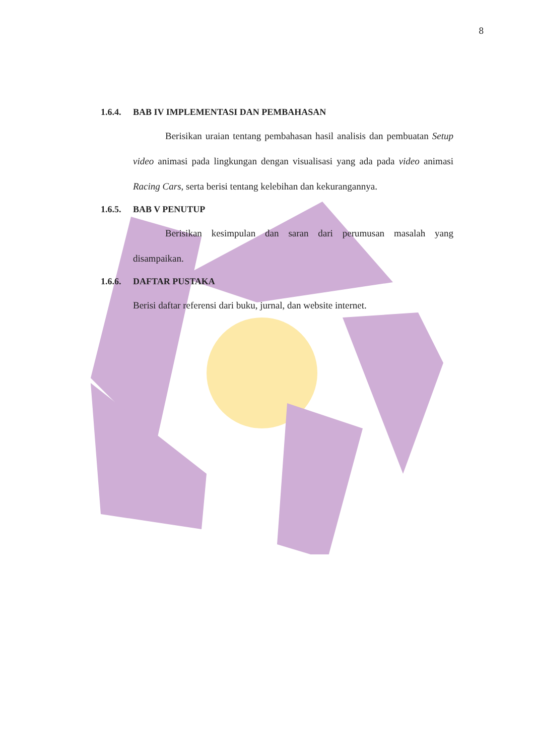8
1.6.4. BAB IV IMPLEMENTASI DAN PEMBAHASAN
Berisikan uraian tentang pembahasan hasil analisis dan pembuatan Setup video animasi pada lingkungan dengan visualisasi yang ada pada video animasi Racing Cars, serta berisi tentang kelebihan dan kekurangannya.
1.6.5. BAB V PENUTUP
Berisikan kesimpulan dan saran dari perumusan masalah yang disampaikan.
1.6.6. DAFTAR PUSTAKA
Berisi daftar referensi dari buku, jurnal, dan website internet.